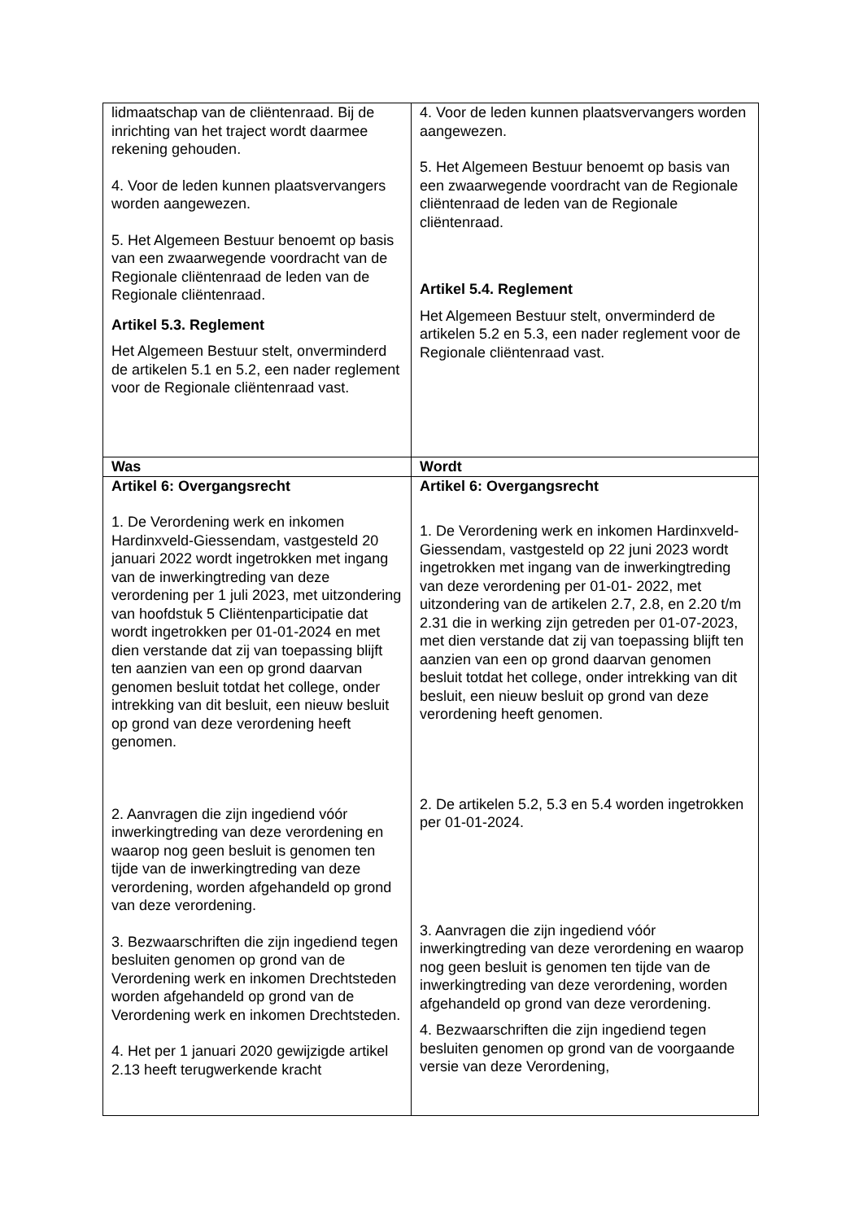| lidmaatschap van de cliëntenraad. Bij de inrichting van het traject wordt daarmee rekening gehouden. 4. Voor de leden kunnen plaatsvervangers worden aangewezen. 5. Het Algemeen Bestuur benoemt op basis van een zwaarwegende voordracht van de Regionale cliëntenraad de leden van de Regionale cliëntenraad. Artikel 5.3. Reglement Het Algemeen Bestuur stelt, onverminderd de artikelen 5.1 en 5.2, een nader reglement voor de Regionale cliëntenraad vast. | 4. Voor de leden kunnen plaatsvervangers worden aangewezen. 5. Het Algemeen Bestuur benoemt op basis van een zwaarwegende voordracht van de Regionale cliëntenraad de leden van de Regionale cliëntenraad. Artikel 5.4. Reglement Het Algemeen Bestuur stelt, onverminderd de artikelen 5.2 en 5.3, een nader reglement voor de Regionale cliëntenraad vast. |
| Was | Wordt |
| Artikel 6: Overgangsrecht 1. De Verordening werk en inkomen Hardinxveld-Giessendam, vastgesteld 20 januari 2022 wordt ingetrokken met ingang van de inwerkingtreding van deze verordening per 1 juli 2023, met uitzondering van hoofdstuk 5 Cliëntenparticipatie dat wordt ingetrokken per 01-01-2024 en met dien verstande dat zij van toepassing blijft ten aanzien van een op grond daarvan genomen besluit totdat het college, onder intrekking van dit besluit, een nieuw besluit op grond van deze verordening heeft genomen. 2. Aanvragen die zijn ingediend vóór inwerkingtreding van deze verordening en waarop nog geen besluit is genomen ten tijde van de inwerkingtreding van deze verordening, worden afgehandeld op grond van deze verordening. 3. Bezwaarschriften die zijn ingediend tegen besluiten genomen op grond van de Verordening werk en inkomen Drechtsteden worden afgehandeld op grond van de Verordening werk en inkomen Drechtsteden. 4. Het per 1 januari 2020 gewijzigde artikel 2.13 heeft terugwerkende kracht | Artikel 6: Overgangsrecht 1. De Verordening werk en inkomen Hardinxveld-Giessendam, vastgesteld op 22 juni 2023 wordt ingetrokken met ingang van de inwerkingtreding van deze verordening per 01-01- 2022, met uitzondering van de artikelen 2.7, 2.8, en 2.20 t/m 2.31 die in werking zijn getreden per 01-07-2023, met dien verstande dat zij van toepassing blijft ten aanzien van een op grond daarvan genomen besluit totdat het college, onder intrekking van dit besluit, een nieuw besluit op grond van deze verordening heeft genomen. 2. De artikelen 5.2, 5.3 en 5.4 worden ingetrokken per 01-01-2024. 3. Aanvragen die zijn ingediend vóór inwerkingtreding van deze verordening en waarop nog geen besluit is genomen ten tijde van de inwerkingtreding van deze verordening, worden afgehandeld op grond van deze verordening. 4. Bezwaarschriften die zijn ingediend tegen besluiten genomen op grond van de voorgaande versie van deze Verordening, |